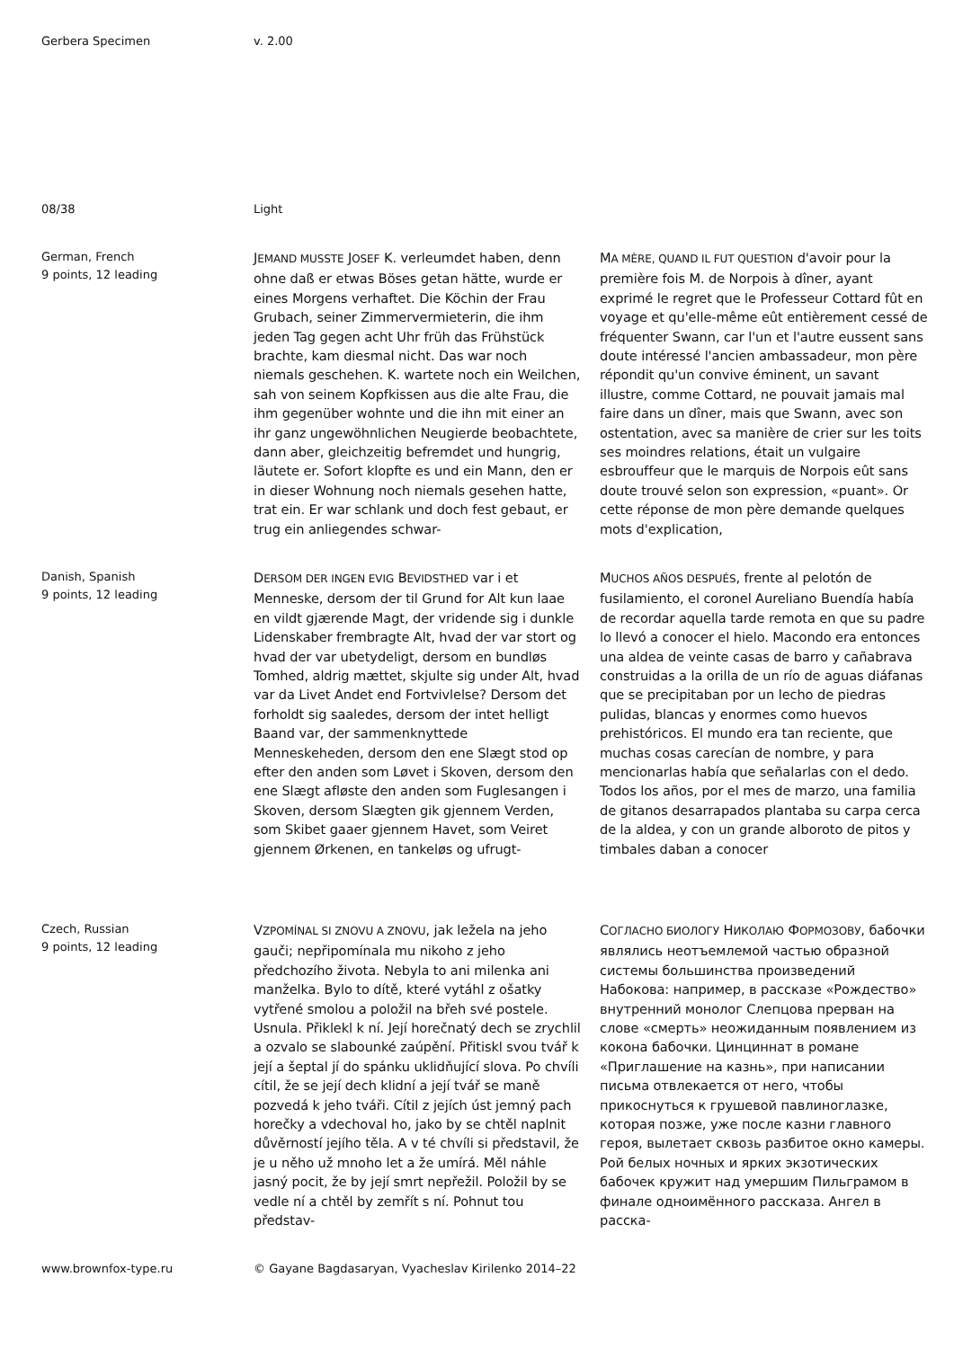Gerbera Specimen v. 2.00
08/38 Light
German, French
9 points, 12 leading
JEMAND MUSSTE JOSEF K. verleumdet haben, denn ohne daß er etwas Böses getan hätte, wurde er eines Morgens verhaftet. Die Köchin der Frau Grubach, seiner Zimmervermieterin, die ihm jeden Tag gegen acht Uhr früh das Frühstück brachte, kam diesmal nicht. Das war noch niemals geschehen. K. wartete noch ein Weilchen, sah von seinem Kopfkissen aus die alte Frau, die ihm gegenüber wohnte und die ihn mit einer an ihr ganz ungewöhnlichen Neugierde beobachtete, dann aber, gleichzeitig befremdet und hungrig, läutete er. Sofort klopfte es und ein Mann, den er in dieser Wohnung noch niemals gesehen hatte, trat ein. Er war schlank und doch fest gebaut, er trug ein anliegendes schwar-
MA MÈRE, QUAND IL FUT QUESTION d'avoir pour la première fois M. de Norpois à dîner, ayant exprimé le regret que le Professeur Cottard fût en voyage et qu'elle-même eût entièrement cessé de fréquenter Swann, car l'un et l'autre eussent sans doute intéressé l'ancien ambassadeur, mon père répondit qu'un convive éminent, un savant illustre, comme Cottard, ne pouvait jamais mal faire dans un dîner, mais que Swann, avec son ostentation, avec sa manière de crier sur les toits ses moindres relations, était un vulgaire esbrouffeur que le marquis de Norpois eût sans doute trouvé selon son expression, «puant». Or cette réponse de mon père demande quelques mots d'explication,
Danish, Spanish
9 points, 12 leading
DERSOM DER INGEN EVIG BEVIDSTHED var i et Menneske, dersom der til Grund for Alt kun laae en vildt gjærende Magt, der vridende sig i dunkle Lidenskaber frembragte Alt, hvad der var stort og hvad der var ubetydeligt, dersom en bundløs Tomhed, aldrig mættet, skjulte sig under Alt, hvad var da Livet Andet end Fortvivlelse? Dersom det forholdt sig saaledes, dersom der intet helligt Baand var, der sammenknyttede Menneskeheden, dersom den ene Slægt stod op efter den anden som Løvet i Skoven, dersom den ene Slægt afløste den anden som Fuglesangen i Skoven, dersom Slægten gik gjennem Verden, som Skibet gaaer gjennem Havet, som Veiret gjennem Ørkenen, en tankeløs og ufrugt-
MUCHOS AÑOS DESPUÉS, frente al pelotón de fusilamiento, el coronel Aureliano Buendía había de recordar aquella tarde remota en que su padre lo llevó a conocer el hielo. Macondo era entonces una aldea de veinte casas de barro y cañabrava construidas a la orilla de un río de aguas diáfanas que se precipitaban por un lecho de piedras pulidas, blancas y enormes como huevos prehistóricos. El mundo era tan reciente, que muchas cosas carecían de nombre, y para mencionarlas había que señalarlas con el dedo. Todos los años, por el mes de marzo, una familia de gitanos desarrapados plantaba su carpa cerca de la aldea, y con un grande alboroto de pitos y timbales daban a conocer
Czech, Russian
9 points, 12 leading
VZPOMÍNAL SI ZNOVU A ZNOVU, jak ležela na jeho gauči; nepřipomínala mu nikoho z jeho předchozího života. Nebyla to ani milenka ani manželka. Bylo to dítě, které vytáhl z ošatky vytřené smolou a položil na břeh své postele. Usnula. Přiklekl k ní. Její horečnatý dech se zrychlil a ozvalo se slabounké zaúpění. Přitiskl svou tvář k její a šeptal jí do spánku uklidňující slova. Po chvíli cítil, že se její dech klidní a její tvář se maně pozvedá k jeho tváři. Cítil z jejích úst jemný pach horečky a vdechoval ho, jako by se chtěl naplnit důvěrností jejího těla. A v té chvíli si představil, že je u něho už mnoho let a že umírá. Měl náhle jasný pocit, že by její smrt nepřežil. Položil by se vedle ní a chtěl by zemřít s ní. Pohnut tou představ-
СОГЛАСНО БИОЛОГУ НИКОЛАЮ ФОРМОЗОВУ, бабочки являлись неотъемлемой частью образной системы большинства произведений Набокова: например, в рассказе «Рождество» внутренний монолог Слепцова прерван на слове «смерть» неожиданным появлением из кокона бабочки. Цинциннат в романе «Приглашение на казнь», при написании письма отвлекается от него, чтобы прикоснуться к грушевой павлиноглазке, которая позже, уже после казни главного героя, вылетает сквозь разбитое окно камеры. Рой белых ночных и ярких экзотических бабочек кружит над умершим Пильграмом в финале одноимённого рассказа. Ангел в расска-
www.brownfox-type.ru © Gayane Bagdasaryan, Vyacheslav Kirilenko 2014–22